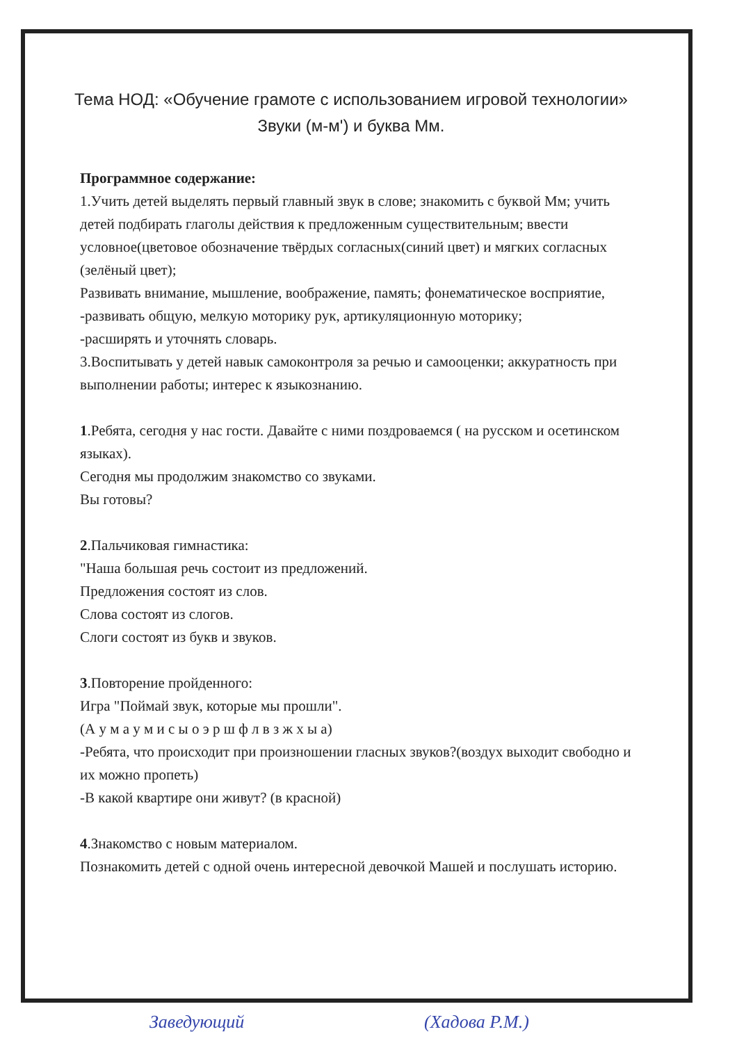Тема НОД: «Обучение грамоте с использованием игровой технологии»
Звуки (м-м') и буква Мм.
Программное содержание:
1.Учить детей выделять первый главный звук в слове; знакомить с буквой Мм; учить детей подбирать глаголы действия к предложенным существительным; ввести условное(цветовое обозначение твёрдых согласных(синий цвет) и мягких согласных (зелёный цвет);
Развивать внимание, мышление, воображение, память; фонематическое восприятие,
-развивать общую, мелкую моторику рук, артикуляционную моторику;
-расширять и уточнять словарь.
3.Воспитывать у детей навык самоконтроля за речью и самооценки; аккуратность при выполнении работы; интерес к языкознанию.
1.Ребята, сегодня у нас гости. Давайте с ними поздроваемся ( на русском и осетинском языках).
Сегодня мы продолжим знакомство со звуками.
Вы готовы?
2.Пальчиковая гимнастика:
"Наша большая речь состоит из предложений.
Предложения состоят из слов.
Слова состоят из слогов.
Слоги состоят из букв и звуков.
3.Повторение пройденного:
Игра "Поймай звук, которые мы прошли".
(А у м а у м и с ы о э р ш ф л в з ж х ы а)
-Ребята, что происходит при произношении гласных звуков?(воздух выходит свободно и их можно пропеть)
-В какой квартире они живут? (в красной)
4.Знакомство с новым материалом.
Познакомить детей с одной очень интересной девочкой Машей и послушать историю.
Заведующий (Хадова Р.М.)